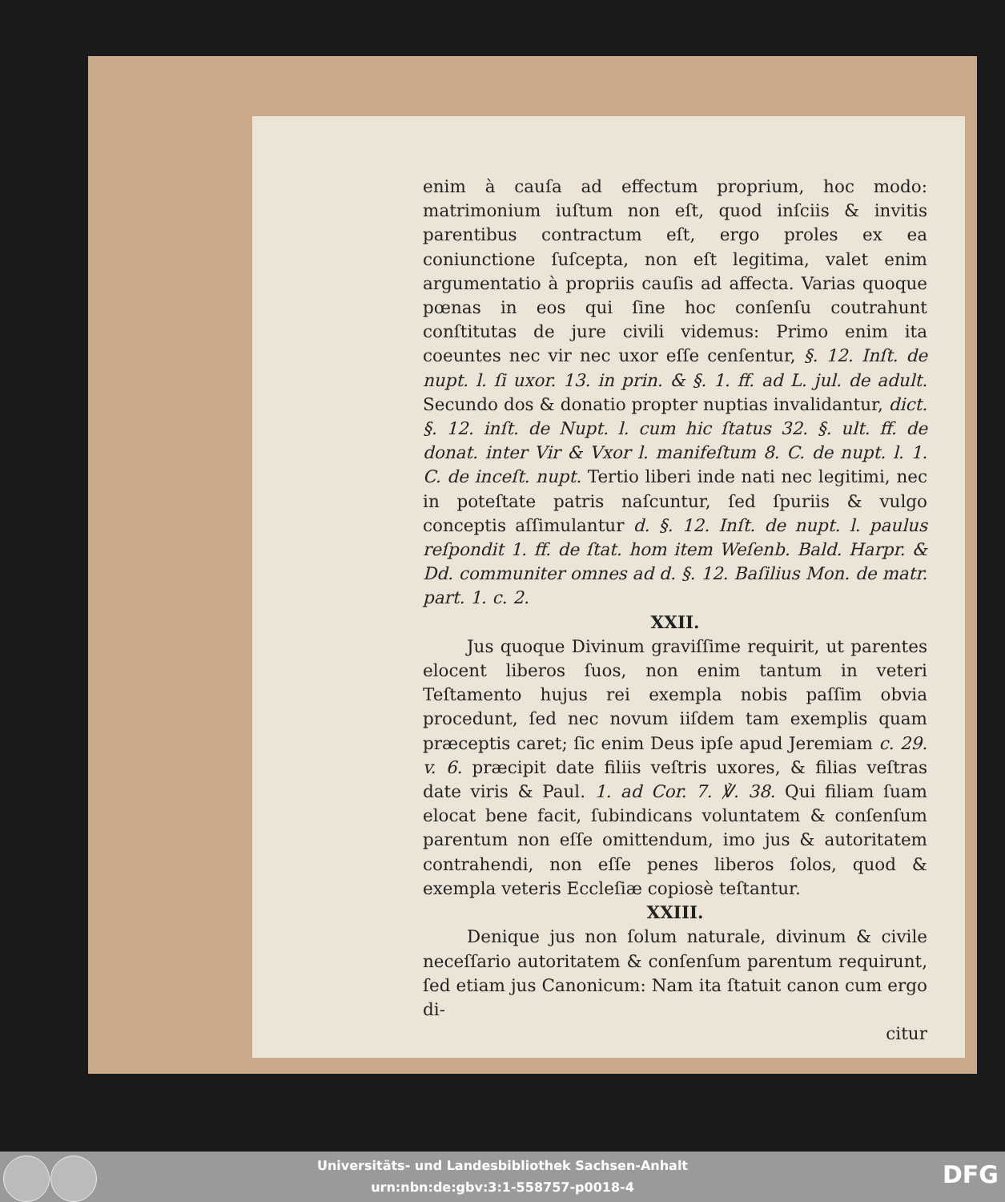enim à cauſa ad effectum proprium, hoc modo: matrimonium iuſtum non eſt, quod inſciis & invitis parentibus contractum eſt, ergo proles ex ea coniunctione ſuſcepta, non eſt legitima, valet enim argumentatio à propriis cauſis ad affecta. Varias quoque pœnas in eos qui ſine hoc conſenſu coutrahunt conſtitutas de jure civili videmus: Primo enim ita coeuntes nec vir nec uxor eſſe cenſentur, §. 12. Inſt. de nupt. l. ſi uxor. 13. in prin. & §. 1. ff. ad L. jul. de adult. Secundo dos & donatio propter nuptias invalidantur, dict. §. 12. inſt. de Nupt. l. cum hic ſtatus 32. §. ult. ff. de donat. inter Vir & Vxor l. manifeſtum 8. C. de nupt. l. 1. C. de inceſt. nupt. Tertio liberi inde nati nec legitimi, nec in poteſtate patris naſcuntur, ſed ſpuriis & vulgo conceptis aſſimulantur d. §. 12. Inſt. de nupt. l. paulus reſpondit 1. ff. de ſtat. hom item Weſenb. Bald. Harpr. & Dd. communiter omnes ad d. §. 12. Baſilius Mon. de matr. part. 1. c. 2.
XXII.
Jus quoque Divinum graviſſime requirit, ut parentes elocent liberos ſuos, non enim tantum in veteri Teſtamento hujus rei exempla nobis paſſim obvia procedunt, ſed nec novum iiſdem tam exemplis quam præceptis caret; ſic enim Deus ipſe apud Jeremiam c. 29. v. 6. præcipit date filiis veſtris uxores, & filias veſtras date viris & Paul. 1. ad Cor. 7. ℣. 38. Qui filiam ſuam elocat bene facit, ſubindicans voluntatem & conſenſum parentum non eſſe omittendum, imo jus & autoritatem contrahendi, non eſſe penes liberos ſolos, quod & exempla veteris Eccleſiæ copiosè teſtantur.
XXIII.
Denique jus non ſolum naturale, divinum & civile neceſſario autoritatem & conſenſum parentum requirunt, ſed etiam jus Canonicum: Nam ita ſtatuit canon cum ergo di-
citur
Universitäts- und Landesbibliothek Sachsen-Anhalt
urn:nbn:de:gbv:3:1-558757-p0018-4
DFG